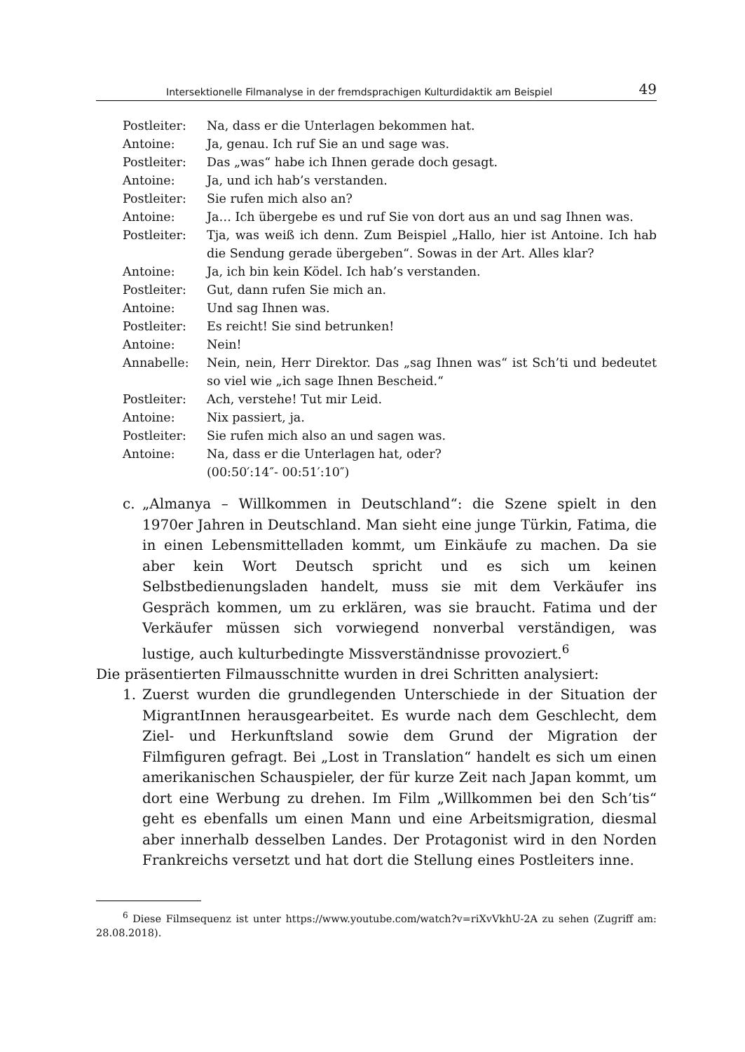Intersektionelle Filmanalyse in der fremdsprachigen Kulturdidaktik am Beispiel 49
Postleiter: Na, dass er die Unterlagen bekommen hat.
Antoine: Ja, genau. Ich ruf Sie an und sage was.
Postleiter: Das „was“ habe ich Ihnen gerade doch gesagt.
Antoine: Ja, und ich hab’s verstanden.
Postleiter: Sie rufen mich also an?
Antoine: Ja… Ich übergebe es und ruf Sie von dort aus an und sag Ihnen was.
Postleiter: Tja, was weiß ich denn. Zum Beispiel „Hallo, hier ist Antoine. Ich hab die Sendung gerade übergeben“. Sowas in der Art. Alles klar?
Antoine: Ja, ich bin kein Ködel. Ich hab’s verstanden.
Postleiter: Gut, dann rufen Sie mich an.
Antoine: Und sag Ihnen was.
Postleiter: Es reicht! Sie sind betrunken!
Antoine: Nein!
Annabelle: Nein, nein, Herr Direktor. Das „sag Ihnen was“ ist Sch’ti und bedeutet so viel wie „ich sage Ihnen Bescheid.“
Postleiter: Ach, verstehe! Tut mir Leid.
Antoine: Nix passiert, ja.
Postleiter: Sie rufen mich also an und sagen was.
Antoine: Na, dass er die Unterlagen hat, oder?
(00:50′:14″- 00:51′:10″)
c. „Almanya – Willkommen in Deutschland“: die Szene spielt in den 1970er Jahren in Deutschland. Man sieht eine junge Türkin, Fatima, die in einen Lebensmittelladen kommt, um Einkäufe zu machen. Da sie aber kein Wort Deutsch spricht und es sich um keinen Selbstbedienungsladen handelt, muss sie mit dem Verkäufer ins Gespräch kommen, um zu erklären, was sie braucht. Fatima und der Verkäufer müssen sich vorwiegend nonverbal verständigen, was lustige, auch kulturbedingte Missverständnisse provoziert.<sup>6</sup>
Die präsentierten Filmausschnitte wurden in drei Schritten analysiert:
1. Zuerst wurden die grundlegenden Unterschiede in der Situation der MigrantInnen herausgearbeitet. Es wurde nach dem Geschlecht, dem Ziel- und Herkunftsland sowie dem Grund der Migration der Filmfiguren gefragt. Bei „Lost in Translation“ handelt es sich um einen amerikanischen Schauspieler, der für kurze Zeit nach Japan kommt, um dort eine Werbung zu drehen. Im Film „Willkommen bei den Sch’tis“ geht es ebenfalls um einen Mann und eine Arbeitsmigration, diesmal aber innerhalb desselben Landes. Der Protagonist wird in den Norden Frankreichs versetzt und hat dort die Stellung eines Postleiters inne.
<sup>6</sup> Diese Filmsequenz ist unter https://www.youtube.com/watch?v=riXvVkhU-2A zu sehen (Zugriff am: 28.08.2018).